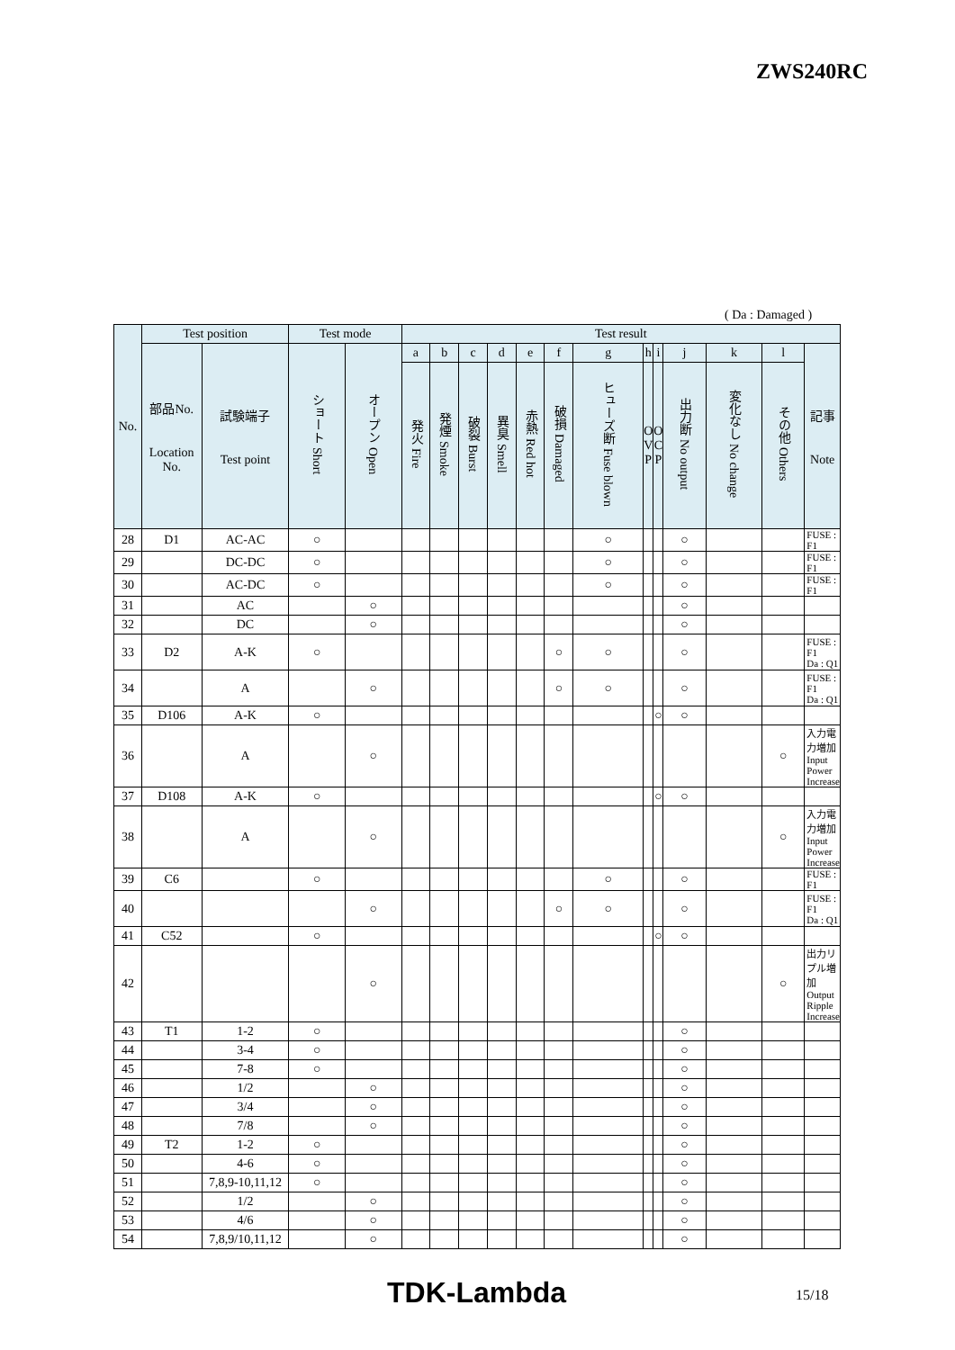ZWS240RC
( Da : Damaged )
| No. | Test position | | Test mode | | Test result | | | | | | | | | | | | |
| --- | --- | --- | --- | --- | --- | --- | --- | --- | --- | --- | --- | --- | --- | --- | --- | --- | --- |
| | 部品No. Location No. | 試験端子 Test point | ショート Short | オープン Open | a | b | c | d | e | f | g | h | i | j | k | l | 記事 Note |
| | | | | | 発火 Fire | 発煙 Smoke | 破裂 Burst | 異臭 Smell | 赤熱 Red hot | 破損 Damaged | ヒューズ断 Fuse blown | O V P | O C P | 出力断 No output | 変化なし No change | その他 Others | |
| 28 | D1 | AC-AC | ○ | | | | | | | | ○ | | | ○ | | | FUSE : F1 |
| 29 | | DC-DC | ○ | | | | | | | | ○ | | | ○ | | | FUSE : F1 |
| 30 | | AC-DC | ○ | | | | | | | | ○ | | | ○ | | | FUSE : F1 |
| 31 | | AC | | ○ | | | | | | | | | | ○ | | | |
| 32 | | DC | | ○ | | | | | | | | | | ○ | | | |
| 33 | D2 | A-K | ○ | | | | | | | ○ | ○ | | | ○ | | | FUSE : F1 Da : Q1 |
| 34 | | A | | ○ | | | | | | ○ | ○ | | | ○ | | | FUSE : F1 Da : Q1 |
| 35 | D106 | A-K | ○ | | | | | | | | | | ○ | ○ | | | |
| 36 | | A | | ○ | | | | | | | | | | | | ○ | 入力電力増加 Input Power Increase |
| 37 | D108 | A-K | ○ | | | | | | | | | | ○ | ○ | | | |
| 38 | | A | | ○ | | | | | | | | | | | | ○ | 入力電力増加 Input Power Increase |
| 39 | C6 | | ○ | | | | | | | | ○ | | | ○ | | | FUSE : F1 |
| 40 | | | | ○ | | | | | | ○ | ○ | | | ○ | | | FUSE : F1 Da : Q1 |
| 41 | C52 | | ○ | | | | | | | | | | ○ | ○ | | | |
| 42 | | | | ○ | | | | | | | | | | | | ○ | 出力リプル増加 Output Ripple Increase |
| 43 | T1 | 1-2 | ○ | | | | | | | | | | | ○ | | | |
| 44 | | 3-4 | ○ | | | | | | | | | | | ○ | | | |
| 45 | | 7-8 | ○ | | | | | | | | | | | ○ | | | |
| 46 | | 1/2 | | ○ | | | | | | | | | | ○ | | | |
| 47 | | 3/4 | | ○ | | | | | | | | | | ○ | | | |
| 48 | | 7/8 | | ○ | | | | | | | | | | ○ | | | |
| 49 | T2 | 1-2 | ○ | | | | | | | | | | | ○ | | | |
| 50 | | 4-6 | ○ | | | | | | | | | | | ○ | | | |
| 51 | | 7,8,9-10,11,12 | ○ | | | | | | | | | | | ○ | | | |
| 52 | | 1/2 | | ○ | | | | | | | | | | ○ | | | |
| 53 | | 4/6 | | ○ | | | | | | | | | | ○ | | | |
| 54 | | 7,8,9/10,11,12 | | ○ | | | | | | | | | | ○ | | | |
TDK-Lambda 15/18